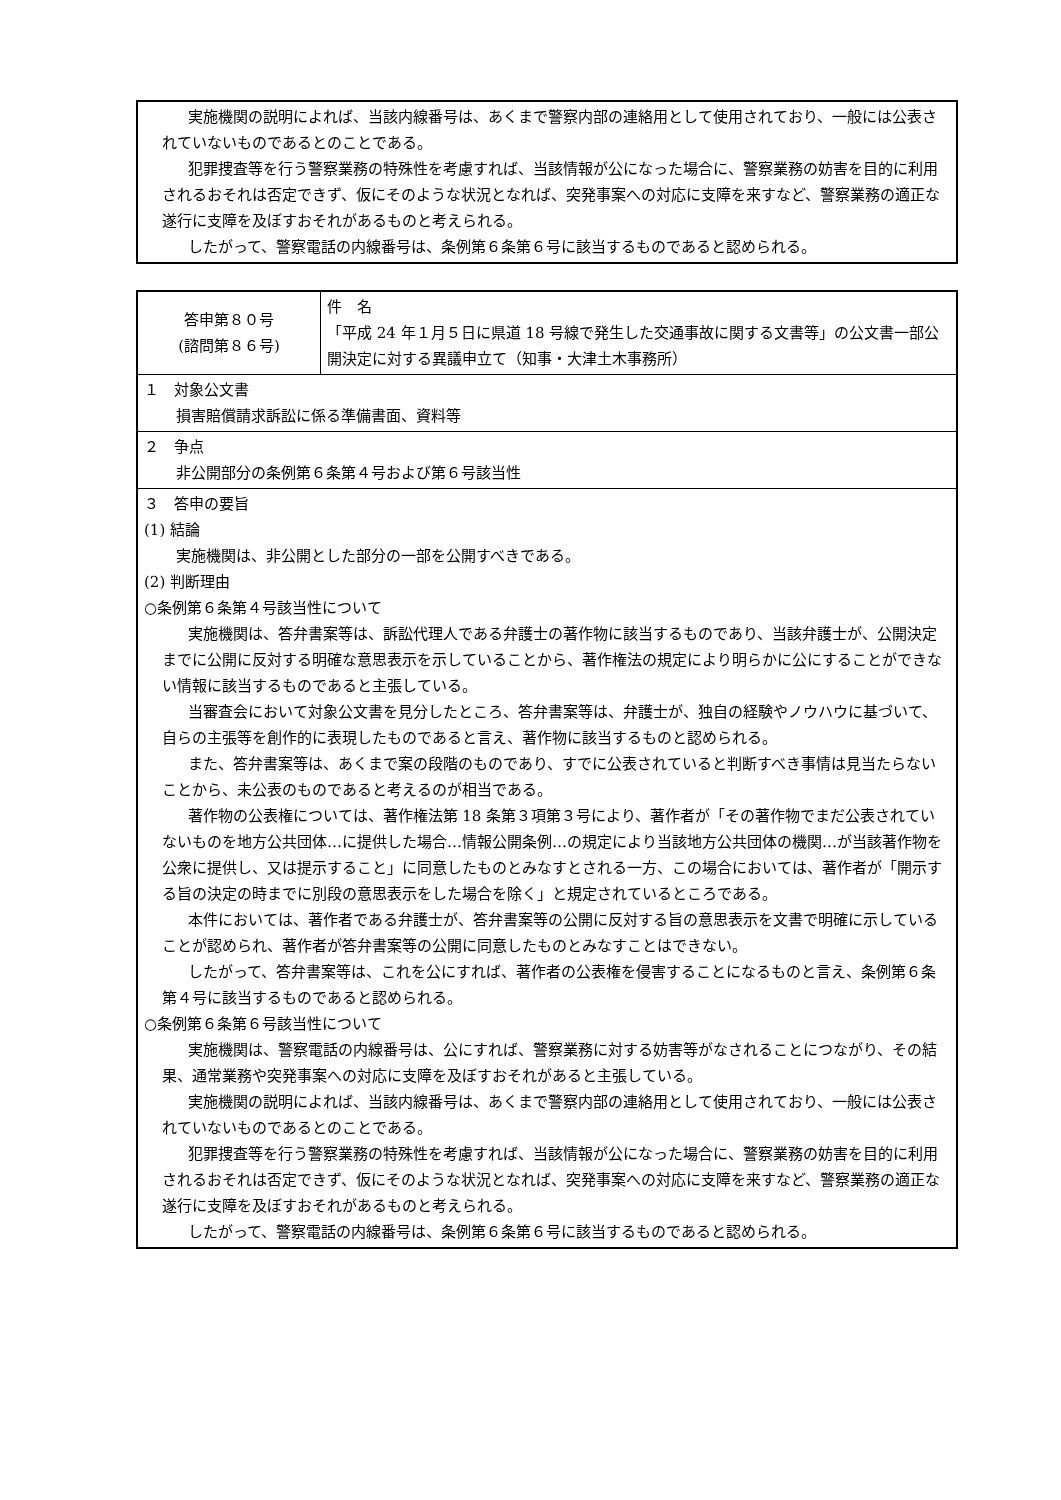実施機関の説明によれば、当該内線番号は、あくまで警察内部の連絡用として使用されており、一般には公表されていないものであるとのことである。
犯罪捜査等を行う警察業務の特殊性を考慮すれば、当該情報が公になった場合に、警察業務の妨害を目的に利用されるおそれは否定できず、仮にそのような状況となれば、突発事案への対応に支障を来すなど、警察業務の適正な遂行に支障を及ぼすおそれがあるものと考えられる。
したがって、警察電話の内線番号は、条例第６条第６号に該当するものであると認められる。
| 答申第８０号 (諮問第８６号) | 件 名 「平成 24 年１月５日に県道 18 号線で発生した交通事故に関する文書等」の公文書一部公開決定に対する異議申立て（知事・大津土木事務所） |
| １ 対象公文書 損害賠償請求訴訟に係る準備書面、資料等 | |
| ２ 争点 非公開部分の条例第６条第４号および第６号該当性 | |
| ３ 答申の要旨 (1) 結論 実施機関は、非公開とした部分の一部を公開すべきである。 (2) 判断理由 ○条例第６条第４号該当性について 実施機関は、答弁書案等は、訴訟代理人である弁護士の著作物に該当するものであり、当該弁護士が、公開決定までに公開に反対する明確な意思表示を示していることから、著作権法の規定により明らかに公にすることができない情報に該当するものであると主張している。 当審査会において対象公文書を見分したところ、答弁書案等は、弁護士が、独自の経験やノウハウに基づいて、自らの主張等を創作的に表現したものであると言え、著作物に該当するものと認められる。 また、答弁書案等は、あくまで案の段階のものであり、すでに公表されていると判断すべき事情は見当たらないことから、未公表のものであると考えるのが相当である。 著作物の公表権については、著作権法第 18 条第３項第３号により、著作者が「その著作物でまだ公表されていないものを地方公共団体…に提供した場合…情報公開条例…の規定により当該地方公共団体の機関…が当該著作物を公衆に提供し、又は提示すること」に同意したものとみなすとされる一方、この場合においては、著作者が「開示する旨の決定の時までに別段の意思表示をした場合を除く」と規定されているところである。 本件においては、著作者である弁護士が、答弁書案等の公開に反対する旨の意思表示を文書で明確に示していることが認められ、著作者が答弁書案等の公開に同意したものとみなすことはできない。 したがって、答弁書案等は、これを公にすれば、著作者の公表権を侵害することになるものと言え、条例第６条第４号に該当するものであると認められる。 ○条例第６条第６号該当性について 実施機関は、警察電話の内線番号は、公にすれば、警察業務に対する妨害等がなされることにつながり、その結果、通常業務や突発事案への対応に支障を及ぼすおそれがあると主張している。 実施機関の説明によれば、当該内線番号は、あくまで警察内部の連絡用として使用されており、一般には公表されていないものであるとのことである。 犯罪捜査等を行う警察業務の特殊性を考慮すれば、当該情報が公になった場合に、警察業務の妨害を目的に利用されるおそれは否定できず、仮にそのような状況となれば、突発事案への対応に支障を来すなど、警察業務の適正な遂行に支障を及ぼすおそれがあるものと考えられる。 したがって、警察電話の内線番号は、条例第６条第６号に該当するものであると認められる。 | |